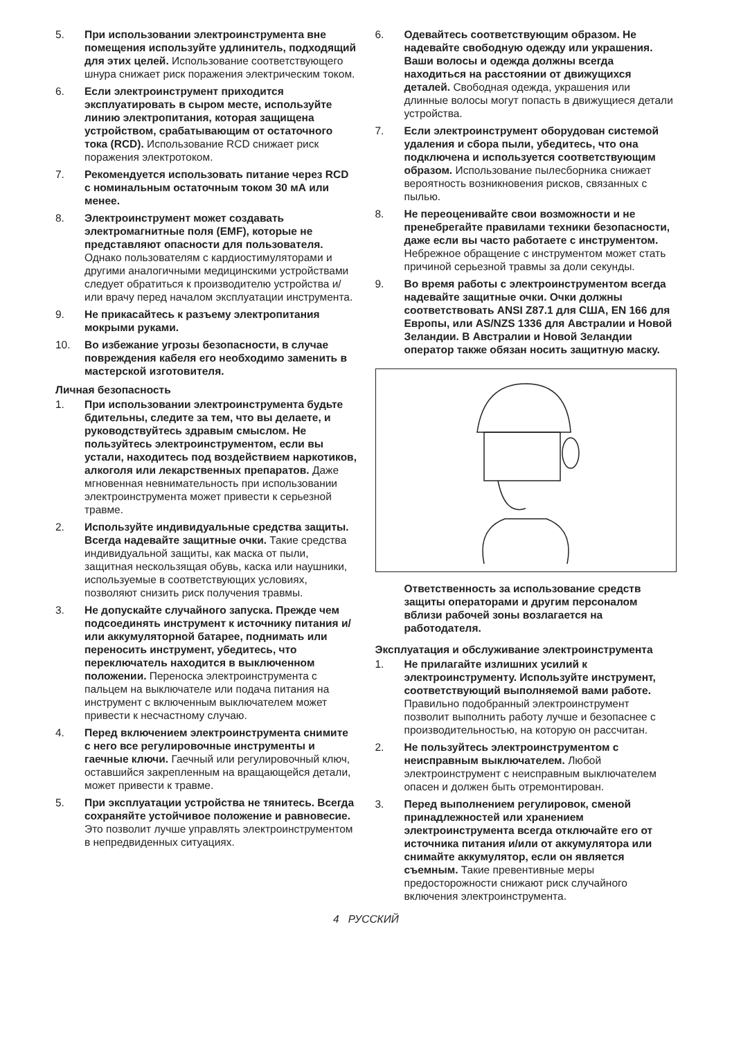5. При использовании электроинструмента вне помещения используйте удлинитель, подходящий для этих целей. Использование соответствующего шнура снижает риск поражения электрическим током.
6. Если электроинструмент приходится эксплуатировать в сыром месте, используйте линию электропитания, которая защищена устройством, срабатывающим от остаточного тока (RCD). Использование RCD снижает риск поражения электротоком.
7. Рекомендуется использовать питание через RCD с номинальным остаточным током 30 мА или менее.
8. Электроинструмент может создавать электромагнитные поля (EMF), которые не представляют опасности для пользователя. Однако пользователям с кардиостимуляторами и другими аналогичными медицинскими устройствами следует обратиться к производителю устройства и/или врачу перед началом эксплуатации инструмента.
9. Не прикасайтесь к разъему электропитания мокрыми руками.
10. Во избежание угрозы безопасности, в случае повреждения кабеля его необходимо заменить в мастерской изготовителя.
Личная безопасность
1. При использовании электроинструмента будьте бдительны, следите за тем, что вы делаете, и руководствуйтесь здравым смыслом. Не пользуйтесь электроинструментом, если вы устали, находитесь под воздействием наркотиков, алкоголя или лекарственных препаратов. Даже мгновенная невнимательность при использовании электроинструмента может привести к серьезной травме.
2. Используйте индивидуальные средства защиты. Всегда надевайте защитные очки. Такие средства индивидуальной защиты, как маска от пыли, защитная нескользящая обувь, каска или наушники, используемые в соответствующих условиях, позволяют снизить риск получения травмы.
3. Не допускайте случайного запуска. Прежде чем подсоединять инструмент к источнику питания и/или аккумуляторной батарее, поднимать или переносить инструмент, убедитесь, что переключатель находится в выключенном положении. Переноска электроинструмента с пальцем на выключателе или подача питания на инструмент с включенным выключателем может привести к несчастному случаю.
4. Перед включением электроинструмента снимите с него все регулировочные инструменты и гаечные ключи. Гаечный или регулировочный ключ, оставшийся закрепленным на вращающейся детали, может привести к травме.
5. При эксплуатации устройства не тянитесь. Всегда сохраняйте устойчивое положение и равновесие. Это позволит лучше управлять электроинструментом в непредвиденных ситуациях.
6. Одевайтесь соответствующим образом. Не надевайте свободную одежду или украшения. Ваши волосы и одежда должны всегда находиться на расстоянии от движущихся деталей. Свободная одежда, украшения или длинные волосы могут попасть в движущиеся детали устройства.
7. Если электроинструмент оборудован системой удаления и сбора пыли, убедитесь, что она подключена и используется соответствующим образом. Использование пылесборника снижает вероятность возникновения рисков, связанных с пылью.
8. Не переоценивайте свои возможности и не пренебрегайте правилами техники безопасности, даже если вы часто работаете с инструментом. Небрежное обращение с инструментом может стать причиной серьезной травмы за доли секунды.
9. Во время работы с электроинструментом всегда надевайте защитные очки. Очки должны соответствовать ANSI Z87.1 для США, EN 166 для Европы, или AS/NZS 1336 для Австралии и Новой Зеландии. В Австралии и Новой Зеландии оператор также обязан носить защитную маску.
Ответственность за использование средств защиты операторами и другим персоналом вблизи рабочей зоны возлагается на работодателя.
Эксплуатация и обслуживание электроинструмента
1. Не прилагайте излишних усилий к электроинструменту. Используйте инструмент, соответствующий выполняемой вами работе. Правильно подобранный электроинструмент позволит выполнить работу лучше и безопаснее с производительностью, на которую он рассчитан.
2. Не пользуйтесь электроинструментом с неисправным выключателем. Любой электроинструмент с неисправным выключателем опасен и должен быть отремонтирован.
3. Перед выполнением регулировок, сменой принадлежностей или хранением электроинструмента всегда отключайте его от источника питания и/или от аккумулятора или снимайте аккумулятор, если он является съемным. Такие превентивные меры предосторожности снижают риск случайного включения электроинструмента.
4 РУССКИЙ